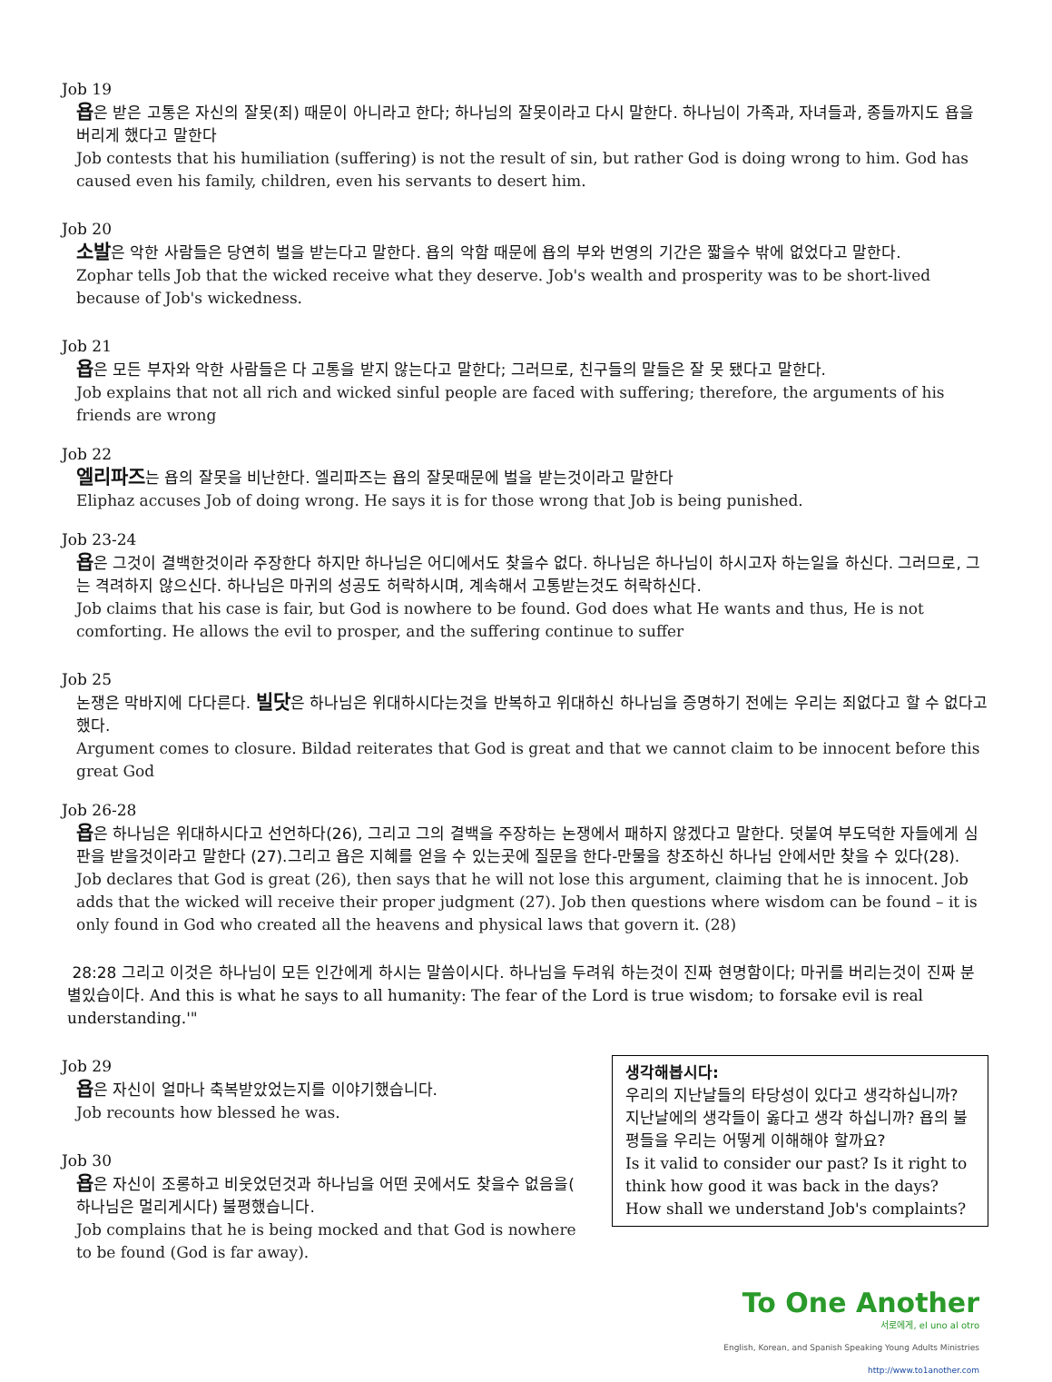Job 19
욥은 받은 고통은 자신의 잘못(죄) 때문이 아니라고 한다; 하나님의 잘못이라고 다시 말한다. 하나님이 가족과, 자녀들과, 종들까지도 욥을 버리게 했다고 말한다
Job contests that his humiliation (suffering) is not the result of sin, but rather God is doing wrong to him. God has caused even his family, children, even his servants to desert him.
Job 20
소발은 악한 사람들은 당연히 벌을 받는다고 말한다. 욥의 악함 때문에 욥의 부와 번영의 기간은 짧을수 밖에 없었다고 말한다.
Zophar tells Job that the wicked receive what they deserve. Job's wealth and prosperity was to be short-lived because of Job's wickedness.
Job 21
욥은 모든 부자와 악한 사람들은 다 고통을 받지 않는다고 말한다; 그러므로, 친구들의 말들은 잘 못 됐다고 말한다.
Job explains that not all rich and wicked sinful people are faced with suffering; therefore, the arguments of his friends are wrong
Job 22
엘리파즈는 욥의 잘못을 비난한다. 엘리파즈는 욥의 잘못때문에 벌을 받는것이라고 말한다
Eliphaz accuses Job of doing wrong. He says it is for those wrong that Job is being punished.
Job 23-24
욥은 그것이 결백한것이라 주장한다 하지만 하나님은 어디에서도 찾을수 없다. 하나님은 하나님이 하시고자 하는일을 하신다. 그러므로, 그는 격려하지 않으신다. 하나님은 마귀의 성공도 허락하시며, 계속해서 고통받는것도 허락하신다.
Job claims that his case is fair, but God is nowhere to be found. God does what He wants and thus, He is not comforting. He allows the evil to prosper, and the suffering continue to suffer
Job 25
논쟁은 막바지에 다다른다. 빌닷은 하나님은 위대하시다는것을 반복하고 위대하신 하나님을 증명하기 전에는 우리는 죄없다고 할 수 없다고 했다.
Argument comes to closure. Bildad reiterates that God is great and that we cannot claim to be innocent before this great God
Job 26-28
욥은 하나님은 위대하시다고 선언하다(26), 그리고 그의 결백을 주장하는 논쟁에서 패하지 않겠다고 말한다. 덧붙여 부도덕한 자들에게 심판을 받을것이라고 말한다 (27).그리고 욥은 지혜를 얻을 수 있는곳에 질문을 한다-만물을 창조하신 하나님 안에서만 찾을 수 있다(28).
Job declares that God is great (26), then says that he will not lose this argument, claiming that he is innocent. Job adds that the wicked will receive their proper judgment (27). Job then questions where wisdom can be found – it is only found in God who created all the heavens and physical laws that govern it. (28)
28:28 그리고 이것은 하나님이 모든 인간에게 하시는 말씀이시다. 하나님을 두려워 하는것이 진짜 현명함이다; 마귀를 버리는것이 진짜 분별있습이다. And this is what he says to all humanity: The fear of the Lord is true wisdom; to forsake evil is real understanding.'"
Job 29
욥은 자신이 얼마나 축복받았었는지를 이야기했습니다.
Job recounts how blessed he was.
Job 30
욥은 자신이 조롱하고 비웃었던것과 하나님을 어떤 곳에서도 찾을수 없음을( 하나님은 멀리게시다) 불평했습니다.
Job complains that he is being mocked and that God is nowhere to be found (God is far away).
생각해봅시다:
우리의 지난날들의 타당성이 있다고 생각하십니까? 지난날에의 생각들이 옳다고 생각 하십니까? 욥의 불평들을 우리는 어떻게 이해해야 할까요?
Is it valid to consider our past? Is it right to think how good it was back in the days? How shall we understand Job's complaints?
To One Another
서로에게, el uno al otro
English, Korean, and Spanish Speaking Young Adults Ministries
http://www.to1another.com